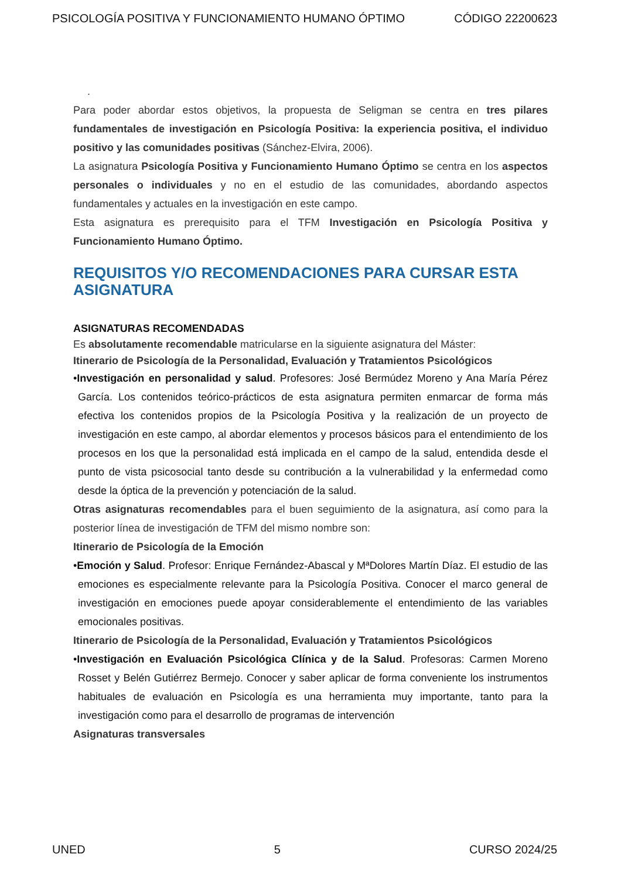PSICOLOGÍA POSITIVA Y FUNCIONAMIENTO HUMANO ÓPTIMO CÓDIGO 22200623
.
Para poder abordar estos objetivos, la propuesta de Seligman se centra en tres pilares fundamentales de investigación en Psicología Positiva: la experiencia positiva, el individuo positivo y las comunidades positivas (Sánchez-Elvira, 2006).
La asignatura Psicología Positiva y Funcionamiento Humano Óptimo se centra en los aspectos personales o individuales y no en el estudio de las comunidades, abordando aspectos fundamentales y actuales en la investigación en este campo.
Esta asignatura es prerequisito para el TFM Investigación en Psicología Positiva y Funcionamiento Humano Óptimo.
REQUISITOS Y/O RECOMENDACIONES PARA CURSAR ESTA ASIGNATURA
ASIGNATURAS RECOMENDADAS
Es absolutamente recomendable matricularse en la siguiente asignatura del Máster:
Itinerario de Psicología de la Personalidad, Evaluación y Tratamientos Psicológicos
•Investigación en personalidad y salud. Profesores: José Bermúdez Moreno y Ana María Pérez García. Los contenidos teórico-prácticos de esta asignatura permiten enmarcar de forma más efectiva los contenidos propios de la Psicología Positiva y la realización de un proyecto de investigación en este campo, al abordar elementos y procesos básicos para el entendimiento de los procesos en los que la personalidad está implicada en el campo de la salud, entendida desde el punto de vista psicosocial tanto desde su contribución a la vulnerabilidad y la enfermedad como desde la óptica de la prevención y potenciación de la salud.
Otras asignaturas recomendables para el buen seguimiento de la asignatura, así como para la posterior línea de investigación de TFM del mismo nombre son:
Itinerario de Psicología de la Emoción
•Emoción y Salud. Profesor: Enrique Fernández-Abascal y MªDolores Martín Díaz. El estudio de las emociones es especialmente relevante para la Psicología Positiva. Conocer el marco general de investigación en emociones puede apoyar considerablemente el entendimiento de las variables emocionales positivas.
Itinerario de Psicología de la Personalidad, Evaluación y Tratamientos Psicológicos
•Investigación en Evaluación Psicológica Clínica y de la Salud. Profesoras: Carmen Moreno Rosset y Belén Gutiérrez Bermejo. Conocer y saber aplicar de forma conveniente los instrumentos habituales de evaluación en Psicología es una herramienta muy importante, tanto para la investigación como para el desarrollo de programas de intervención
Asignaturas transversales
UNED 5 CURSO 2024/25